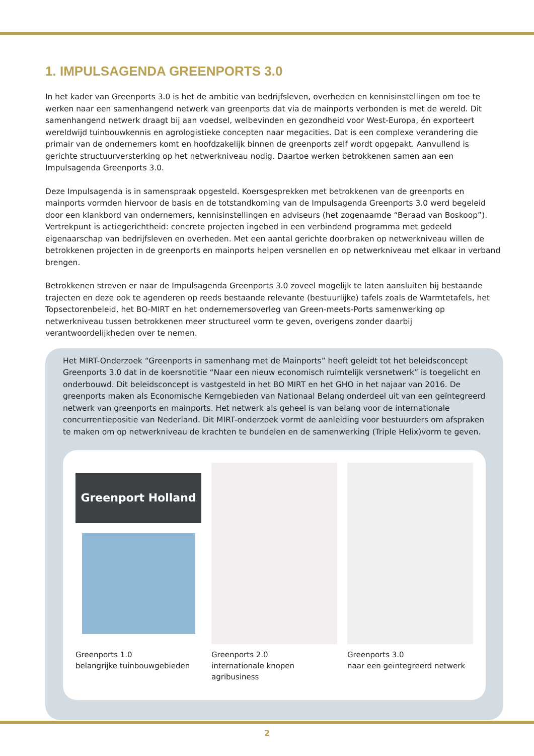1. IMPULSAGENDA GREENPORTS 3.0
In het kader van Greenports 3.0 is het de ambitie van bedrijfsleven, overheden en kennisinstellingen om toe te werken naar een samenhangend netwerk van greenports dat via de mainports verbonden is met de wereld. Dit samenhangend netwerk draagt bij aan voedsel, welbevinden en gezondheid voor West-Europa, én exporteert wereldwijd tuinbouwkennis en agrologistieke concepten naar megacities. Dat is een complexe verandering die primair van de ondernemers komt en hoofdzakelijk binnen de greenports zelf wordt opgepakt. Aanvullend is gerichte structuurversterking op het netwerkniveau nodig. Daartoe werken betrokkenen samen aan een Impulsagenda Greenports 3.0.
Deze Impulsagenda is in samenspraak opgesteld. Koersgesprekken met betrokkenen van de greenports en mainports vormden hiervoor de basis en de totstandkoming van de Impulsagenda Greenports 3.0 werd begeleid door een klankbord van ondernemers, kennisinstellingen en adviseurs (het zogenaamde “Beraad van Boskoop”). Vertrekpunt is actiegerichtheid: concrete projecten ingebed in een verbindend programma met gedeeld eigenaarschap van bedrijfsleven en overheden. Met een aantal gerichte doorbraken op netwerkniveau willen de betrokkenen projecten in de greenports en mainports helpen versnellen en op netwerkniveau met elkaar in verband brengen.
Betrokkenen streven er naar de Impulsagenda Greenports 3.0 zoveel mogelijk te laten aansluiten bij bestaande trajecten en deze ook te agenderen op reeds bestaande relevante (bestuurlijke) tafels zoals de Warmtetafels, het Topsectorenbeleid, het BO-MIRT en het ondernemersoverleg van Green-meets-Ports samenwerking op netwerkniveau tussen betrokkenen meer structureel vorm te geven, overigens zonder daarbij verantwoordelijkheden over te nemen.
Het MIRT-Onderzoek “Greenports in samenhang met de Mainports” heeft geleidt tot het beleidsconcept Greenports 3.0 dat in de koersnotitie “Naar een nieuw economisch ruimtelijk versnetwerk” is toegelicht en onderbouwd. Dit beleidsconcept is vastgesteld in het BO MIRT en het GHO in het najaar van 2016. De greenports maken als Economische Kerngebieden van Nationaal Belang onderdeel uit van een geïntegreerd netwerk van greenports en mainports. Het netwerk als geheel is van belang voor de internationale concurrentiepositie van Nederland. Dit MIRT-onderzoek vormt de aanleiding voor bestuurders om afspraken te maken om op netwerkniveau de krachten te bundelen en de samenwerking (Triple Helix)vorm te geven.
Greenport Holland
Greenports 1.0
belangrijke tuinbouwgebieden
Greenports 2.0
internationale knopen agribusiness
Greenports 3.0
naar een geïntegreerd netwerk
2